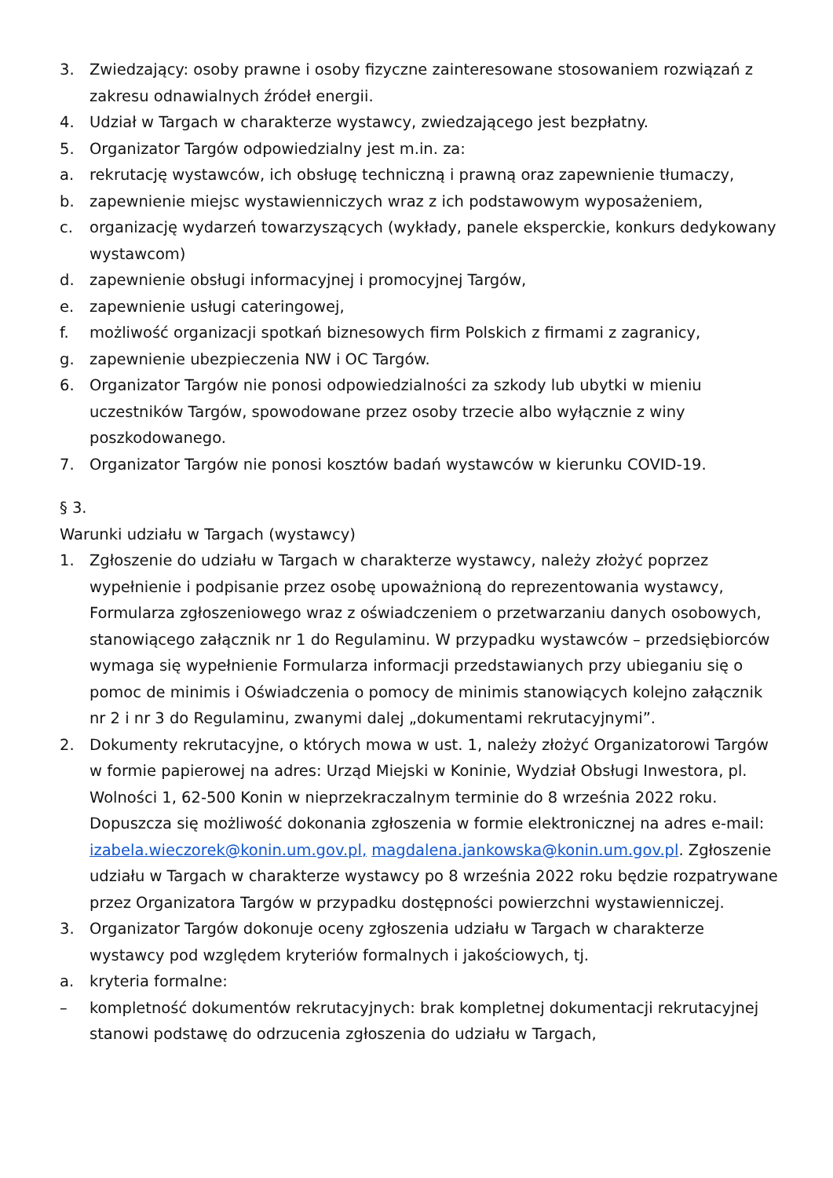3. Zwiedzający: osoby prawne i osoby fizyczne zainteresowane stosowaniem rozwiązań z zakresu odnawialnych źródeł energii.
4. Udział w Targach w charakterze wystawcy, zwiedzającego jest bezpłatny.
5. Organizator Targów odpowiedzialny jest m.in. za:
a. rekrutację wystawców, ich obsługę techniczną i prawną oraz zapewnienie tłumaczy,
b. zapewnienie miejsc wystawienniczych wraz z ich podstawowym wyposażeniem,
c. organizację wydarzeń towarzyszących (wykłady, panele eksperckie, konkurs dedykowany wystawcom)
d. zapewnienie obsługi informacyjnej i promocyjnej Targów,
e. zapewnienie usługi cateringowej,
f. możliwość organizacji spotkań biznesowych firm Polskich z firmami z zagranicy,
g. zapewnienie ubezpieczenia NW i OC Targów.
6. Organizator Targów nie ponosi odpowiedzialności za szkody lub ubytki w mieniu uczestników Targów, spowodowane przez osoby trzecie albo wyłącznie z winy poszkodowanego.
7. Organizator Targów nie ponosi kosztów badań wystawców w kierunku COVID-19.
§ 3.
Warunki udziału w Targach (wystawcy)
1. Zgłoszenie do udziału w Targach w charakterze wystawcy, należy złożyć poprzez wypełnienie i podpisanie przez osobę upoważnioną do reprezentowania wystawcy, Formularza zgłoszeniowego wraz z oświadczeniem o przetwarzaniu danych osobowych, stanowiącego załącznik nr 1 do Regulaminu. W przypadku wystawców – przedsiębiorców wymaga się wypełnienie Formularza informacji przedstawianych przy ubieganiu się o pomoc de minimis i Oświadczenia o pomocy de minimis stanowiących kolejno załącznik nr 2 i nr 3 do Regulaminu, zwanymi dalej „dokumentami rekrutacyjnymi”.
2. Dokumenty rekrutacyjne, o których mowa w ust. 1, należy złożyć Organizatorowi Targów w formie papierowej na adres: Urząd Miejski w Koninie, Wydział Obsługi Inwestora, pl. Wolności 1, 62-500 Konin w nieprzekraczalnym terminie do 8 września 2022 roku. Dopuszcza się możliwość dokonania zgłoszenia w formie elektronicznej na adres e-mail: izabela.wieczorek@konin.um.gov.pl, magdalena.jankowska@konin.um.gov.pl. Zgłoszenie udziału w Targach w charakterze wystawcy po 8 września 2022 roku będzie rozpatrywane przez Organizatora Targów w przypadku dostępności powierzchni wystawienniczej.
3. Organizator Targów dokonuje oceny zgłoszenia udziału w Targach w charakterze wystawcy pod względem kryteriów formalnych i jakościowych, tj.
a. kryteria formalne:
– kompletność dokumentów rekrutacyjnych: brak kompletnej dokumentacji rekrutacyjnej stanowi podstawę do odrzucenia zgłoszenia do udziału w Targach,